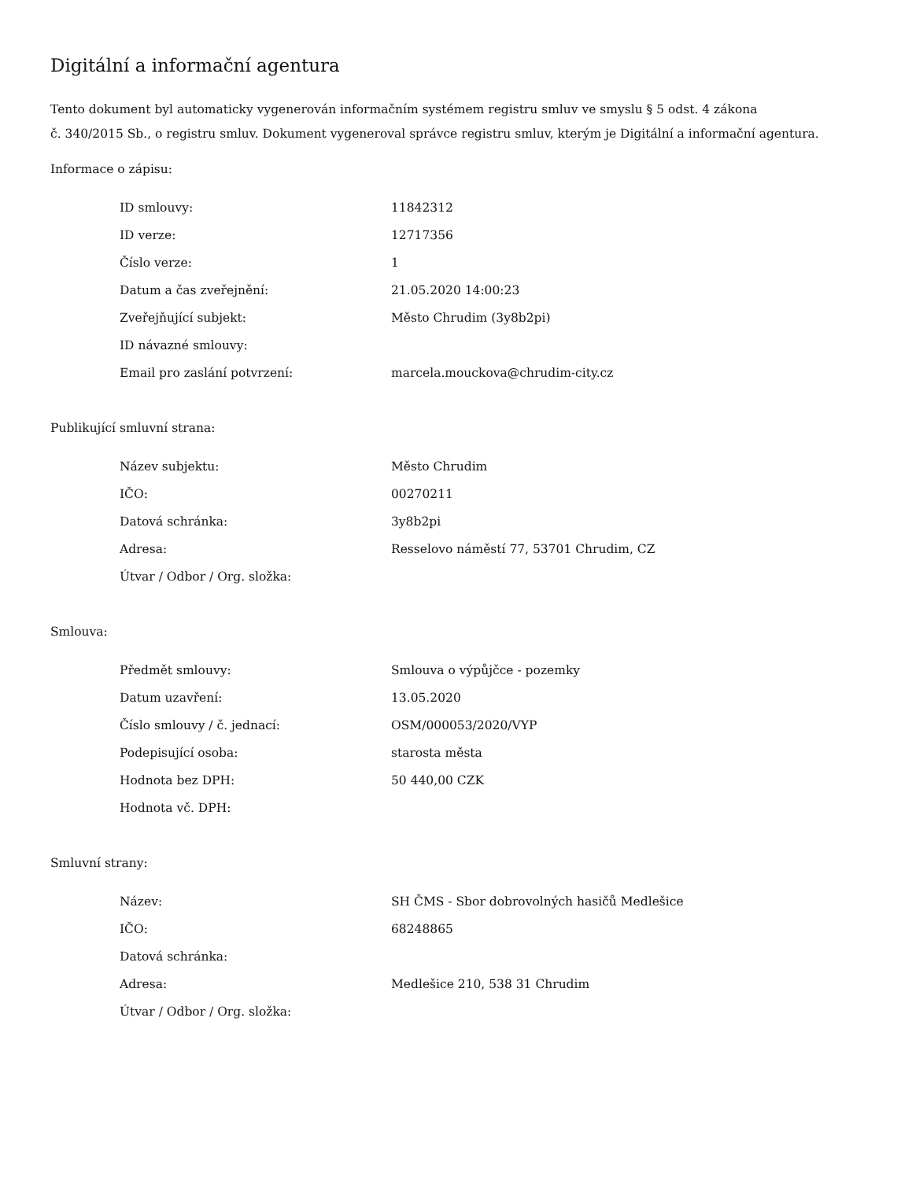Digitální a informační agentura
Tento dokument byl automaticky vygenerován informačním systémem registru smluv ve smyslu § 5 odst. 4 zákona
č. 340/2015 Sb., o registru smluv. Dokument vygeneroval správce registru smluv, kterým je Digitální a informační agentura.
Informace o zápisu:
| ID smlouvy: | 11842312 |
| ID verze: | 12717356 |
| Číslo verze: | 1 |
| Datum a čas zveřejnění: | 21.05.2020 14:00:23 |
| Zveřejňující subjekt: | Město Chrudim (3y8b2pi) |
| ID návazné smlouvy: | |
| Email pro zaslání potvrzení: | marcela.mouckova@chrudim-city.cz |
Publikující smluvní strana:
| Název subjektu: | Město Chrudim |
| IČO: | 00270211 |
| Datová schránka: | 3y8b2pi |
| Adresa: | Resselovo náměstí 77, 53701 Chrudim, CZ |
| Útvar / Odbor / Org. složka: | |
Smlouva:
| Předmět smlouvy: | Smlouva o výpůjčce - pozemky |
| Datum uzavření: | 13.05.2020 |
| Číslo smlouvy / č. jednací: | OSM/000053/2020/VYP |
| Podepisující osoba: | starosta města |
| Hodnota bez DPH: | 50 440,00 CZK |
| Hodnota vč. DPH: | |
Smluvní strany:
| Název: | SH ČMS - Sbor dobrovolných hasičů Medlešice |
| IČO: | 68248865 |
| Datová schránka: | |
| Adresa: | Medlešice 210, 538 31 Chrudim |
| Útvar / Odbor / Org. složka: | |